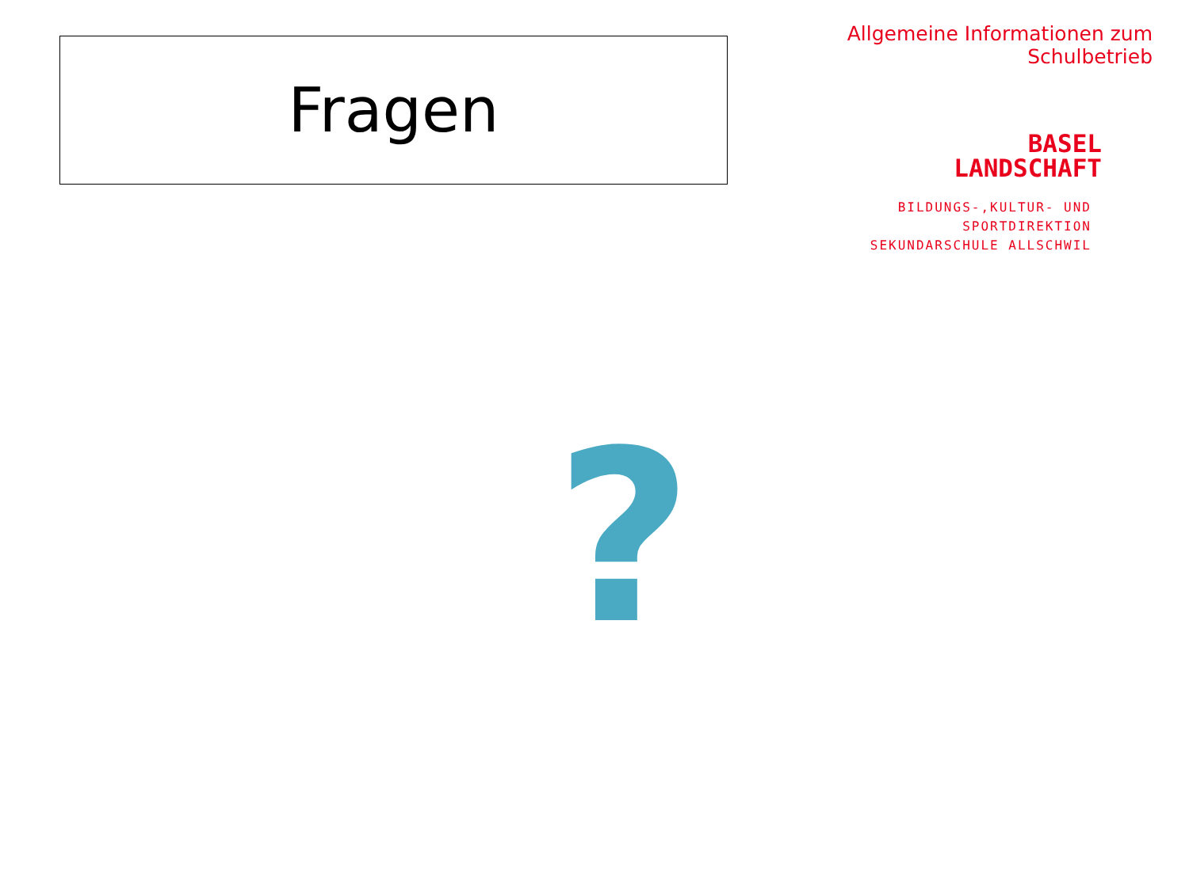Fragen
Allgemeine Informationen zum Schulbetrieb
BASEL
LANDSCHAFT
BILDUNGS-,KULTUR- UND SPORTDIREKTION
SEKUNDARSCHULE ALLSCHWIL
?